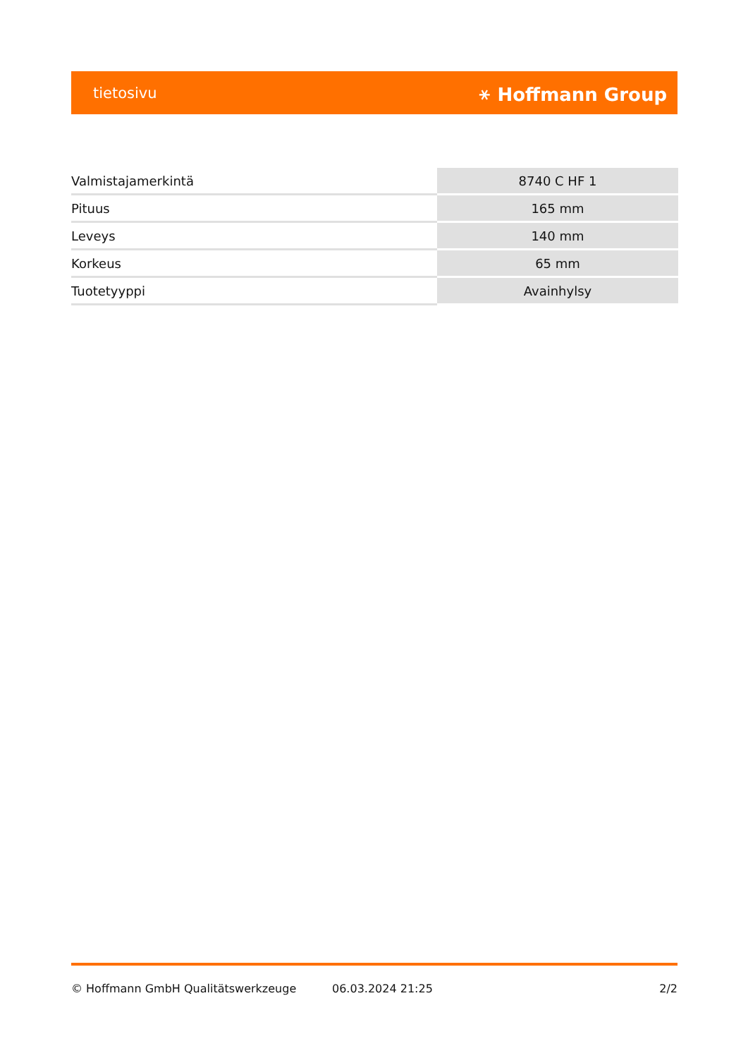tietosivu ⚹ Hoffmann Group
| Valmistajamerkintä | 8740 C HF 1 |
| Pituus | 165 mm |
| Leveys | 140 mm |
| Korkeus | 65 mm |
| Tuotetyyppi | Avainhylsy |
© Hoffmann GmbH Qualitätswerkzeuge 06.03.2024 21:25 2/2